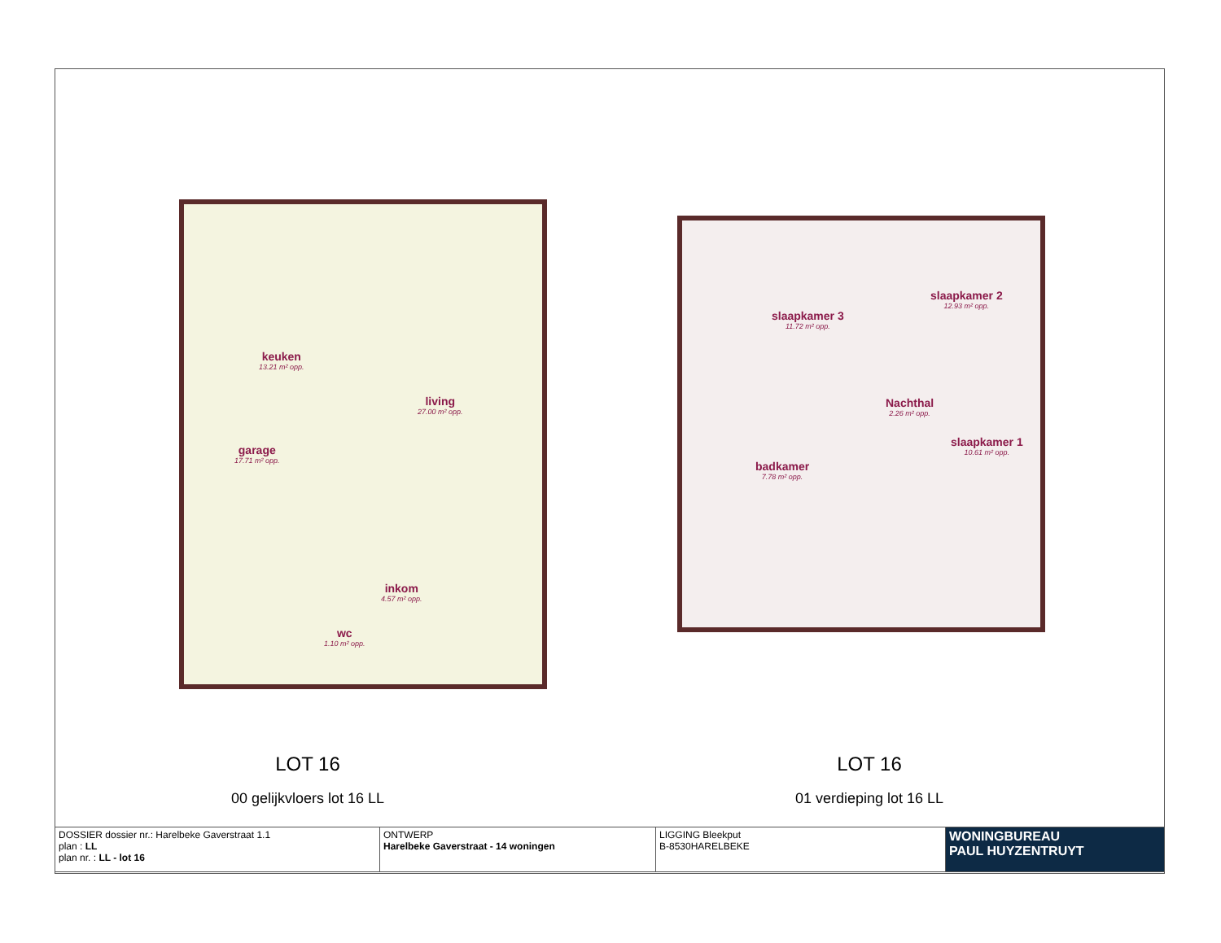keuken
13.21 m² opp.
living
27.00 m² opp.
garage
17.71 m² opp.
inkom
4.57 m² opp.
wc
1.10 m² opp.
LOT 16
00 gelijkvloers lot 16 LL
slaapkamer 3
11.72 m² opp.
slaapkamer 2
12.93 m² opp.
Nachthal
2.26 m² opp.
badkamer
7.78 m² opp.
slaapkamer 1
10.61 m² opp.
LOT 16
01 verdieping lot 16 LL
| DOSSIER dossier nr.: Harelbeke Gaverstraat 1.1 plan : LL plan nr. : LL - lot 16 | ONTWERP Harelbeke Gaverstraat - 14 woningen | LIGGING Bleekput B-8530HARELBEKE | WONINGBUREAU PAUL HUYZENTRUYT |